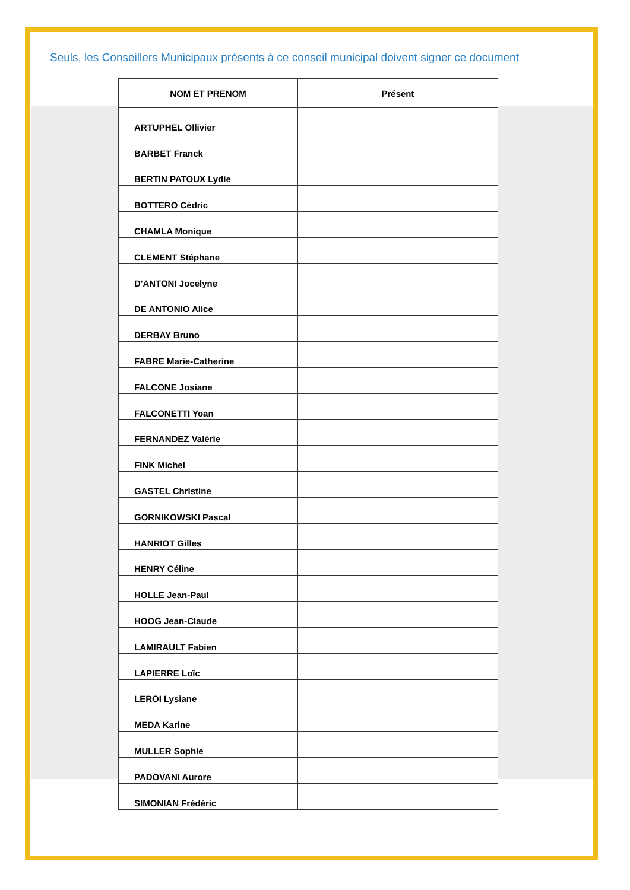Seuls, les Conseillers Municipaux présents à ce conseil municipal doivent signer ce document
| NOM ET PRENOM | Présent |
| --- | --- |
| ARTUPHEL Ollivier | |
| BARBET Franck | |
| BERTIN PATOUX Lydie | |
| BOTTERO Cédric | |
| CHAMLA Monique | |
| CLEMENT Stéphane | |
| D'ANTONI Jocelyne | |
| DE ANTONIO Alice | |
| DERBAY Bruno | |
| FABRE Marie-Catherine | |
| FALCONE Josiane | |
| FALCONETTI Yoan | |
| FERNANDEZ Valérie | |
| FINK Michel | |
| GASTEL Christine | |
| GORNIKOWSKI Pascal | |
| HANRIOT Gilles | |
| HENRY Céline | |
| HOLLE Jean-Paul | |
| HOOG Jean-Claude | |
| LAMIRAULT Fabien | |
| LAPIERRE Loïc | |
| LEROI Lysiane | |
| MEDA Karine | |
| MULLER Sophie | |
| PADOVANI Aurore | |
| SIMONIAN Frédéric | |